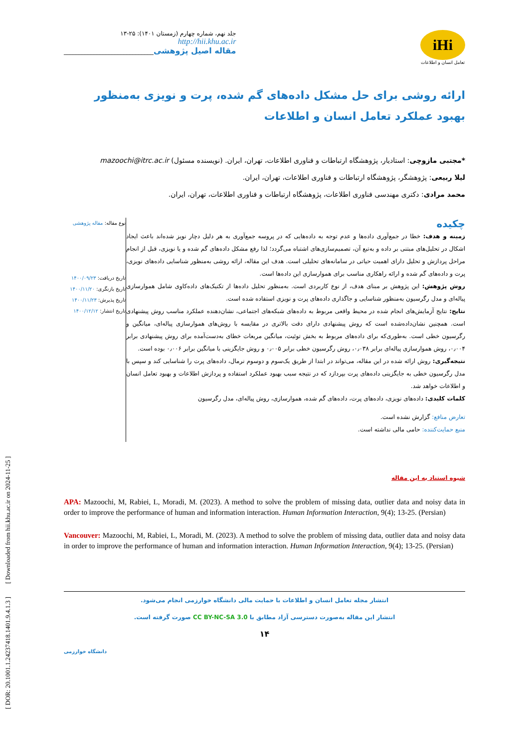[ DOR: 20.1001.1.24237418.1401.9.4.1.3 ] [ Downloaded from hii.khu.ac.ir on 2024-11-25 ]
جلد نهم، شماره چهارم (زمستان ۱۴۰۱): ۲۵-۱۳
http://hii.khu.ac.ir
مقاله اصیل پژوهشی______________________________
iHi
تعامل انسان و اطلاعات
ارائه روشی برای حل مشکل داده‌های گم شده، پرت و نویزی به‌منظور بهبود عملکرد تعامل انسان و اطلاعات
*مجتبی مازوچی: استادیار، پژوهشگاه ارتباطات و فناوری اطلاعات، تهران، ایران. (نویسنده مسئول) mazoochi@itrc.ac.ir
لیلا ربیعی: پژوهشگر، پژوهشگاه ارتباطات و فناوری اطلاعات، تهران، ایران.
محمد مرادی: دکتری مهندسی فناوری اطلاعات، پژوهشگاه ارتباطات و فناوری اطلاعات، تهران، ایران.
چکیده
زمینه و هدف: خطا در جمع‌آوری داده‌ها و عدم توجه به داده‌هایی که در پروسه جمع‌آوری به هر دلیل دچار نویز شده‌اند باعث ایجاد اشکال در تحلیل‌های مبتنی بر داده و به‌تبع آن، تصمیم‌سازی‌های اشتباه می‌گردد؛ لذا رفع مشکل داده‌های گم شده و یا نویزی، قبل از انجام مراحل پردازش و تحلیل دارای اهمیت حیاتی در سامانه‌های تحلیلی است. هدف این مقاله، ارائه روشی به‌منظور شناسایی داده‌های نویزی، پرت و داده‌های گم شده و ارائه راهکاری مناسب برای هموارسازی این داده‌ها است.
روش پژوهش: این پژوهش بر مبنای هدف، از نوع کاربردی است. به‌منظور تحلیل داده‌ها از تکنیک‌های داده‌کاوی شامل هموارسازی پیاله‌ای و مدل رگرسیون به‌منظور شناسایی و جاگذاری داده‌های پرت و نویزی استفاده شده است.
نتایج: نتایج آزمایش‌های انجام شده در محیط واقعی مربوط به داده‌های شبکه‌های اجتماعی، نشان‌دهنده عملکرد مناسب روش پیشنهادی است. همچنین نشان‌داده‌شده است که روش پیشنهادی دارای دقت بالاتری در مقایسه با روش‌های هموارسازی پیاله‌ای، میانگین و رگرسیون خطی است. به‌طوری‌که برای داده‌های مربوط به بخش توئیت، میانگین مربعات خطای به‌دست‌آمده برای روش پیشنهادی برابر ۰٫۰۰۴، روش هموارسازی پیاله‌ای برابر ۰٫۰۳۸، روش رگرسیون خطی برابر ۰٫۰۰۵ و روش جایگزینی با میانگین برابر ۰٫۰۰۶ بوده است.
نتیجه‌گیری: روش ارائه شده در این مقاله، می‌تواند در ابتدا از طریق یک‌سوم و دوسوم نرمال، داده‌های پرت را شناسایی کند و سپس با مدل رگرسیون خطی به جایگزینی داده‌های پرت بپردازد که در نتیجه سبب بهبود عملکرد استفاده و پردازش اطلاعات و بهبود تعامل انسان و اطلاعات خواهد شد.
کلمات کلیدی: داده‌های نویزی، داده‌های پرت، داده‌های گم شده، هموارسازی، روش پیاله‌ای، مدل رگرسیون
تعارض منافع: گزارش نشده است.
منبع حمایت‌کننده: حامی مالی نداشته است.
نوع مقاله: مقاله پژوهشی
تاریخ دریافت: ۱۴۰۰/۰۹/۲۳
تاریخ بازنگری: ۱۴۰۰/۱۱/۲۰
تاریخ پذیرش: ۱۴۰۰/۱۱/۲۳
تاریخ انتشار: ۱۴۰۰/۱۲/۱۲
شیوه استناد به این مقاله
APA: Mazoochi, M, Rabiei, L, Moradi, M. (2023). A method to solve the problem of missing data, outlier data and noisy data in order to improve the performance of human and information interaction. Human Information Interaction, 9(4); 13-25. (Persian)
Vancouver: Mazoochi, M, Rabiei, L, Moradi, M. (2023). A method to solve the problem of missing data, outlier data and noisy data in order to improve the performance of human and information interaction. Human Information Interaction, 9(4); 13-25. (Persian)
انتشار مجله تعامل انسان و اطلاعات با حمایت مالی دانشگاه خوارزمی انجام می‌شود.
انتشار این مقاله به‌صورت دسترسی آزاد مطابق با CC BY-NC-SA 3.0 صورت گرفته است.
۱۴
دانشگاه خوارزمی